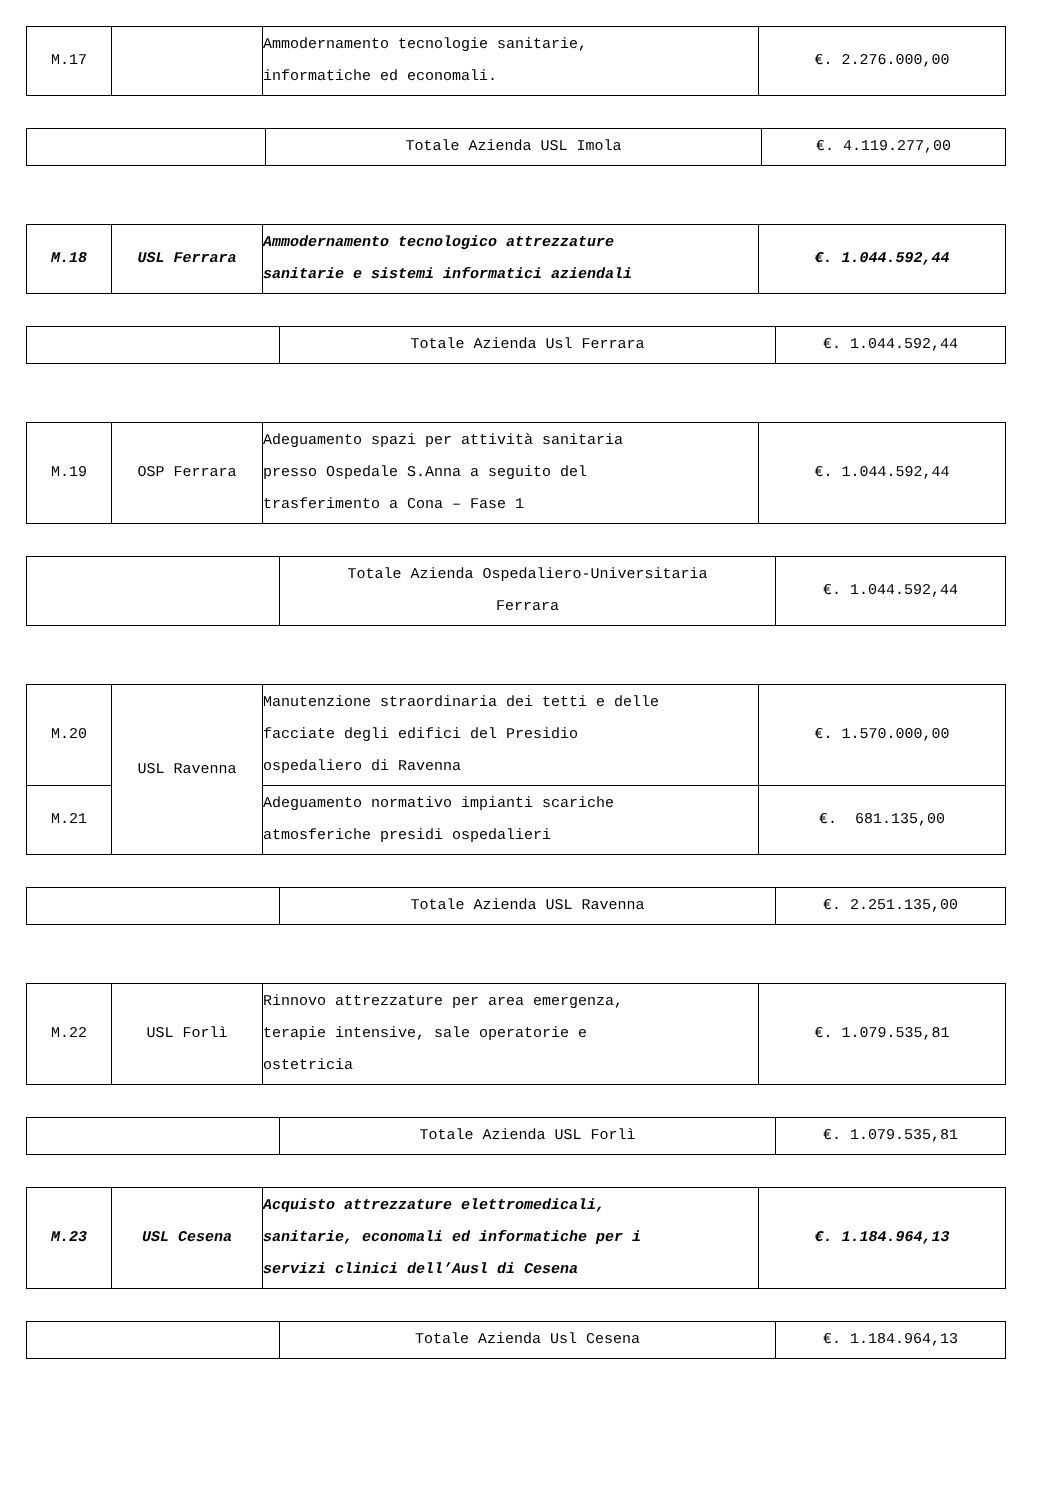| M.17 | | Ammodernamento tecnologie sanitarie, informatiche ed economali. | €. 2.276.000,00 |
| | Totale Azienda USL Imola | €. 4.119.277,00 |
| M.18 | USL Ferrara | Ammodernamento tecnologico attrezzature sanitarie e sistemi informatici aziendali | €. 1.044.592,44 |
| | Totale Azienda Usl Ferrara | €. 1.044.592,44 |
| M.19 | OSP Ferrara | Adeguamento spazi per attività sanitaria presso Ospedale S.Anna a seguito del trasferimento a Cona – Fase 1 | €. 1.044.592,44 |
| | Totale Azienda Ospedaliero-Universitaria Ferrara | €. 1.044.592,44 |
| M.20 | USL Ravenna | Manutenzione straordinaria dei tetti e delle facciate degli edifici del Presidio ospedaliero di Ravenna | €. 1.570.000,00 |
| M.21 | | Adeguamento normativo impianti scariche atmosferiche presidi ospedalieri | €. 681.135,00 |
| | Totale Azienda USL Ravenna | €. 2.251.135,00 |
| M.22 | USL Forlì | Rinnovo attrezzature per area emergenza, terapie intensive, sale operatorie e ostetricia | €. 1.079.535,81 |
| | Totale Azienda USL Forlì | €. 1.079.535,81 |
| M.23 | USL Cesena | Acquisto attrezzature elettromedicali, sanitarie, economali ed informatiche per i servizi clinici dell’Ausl di Cesena | €. 1.184.964,13 |
| | Totale Azienda Usl Cesena | €. 1.184.964,13 |